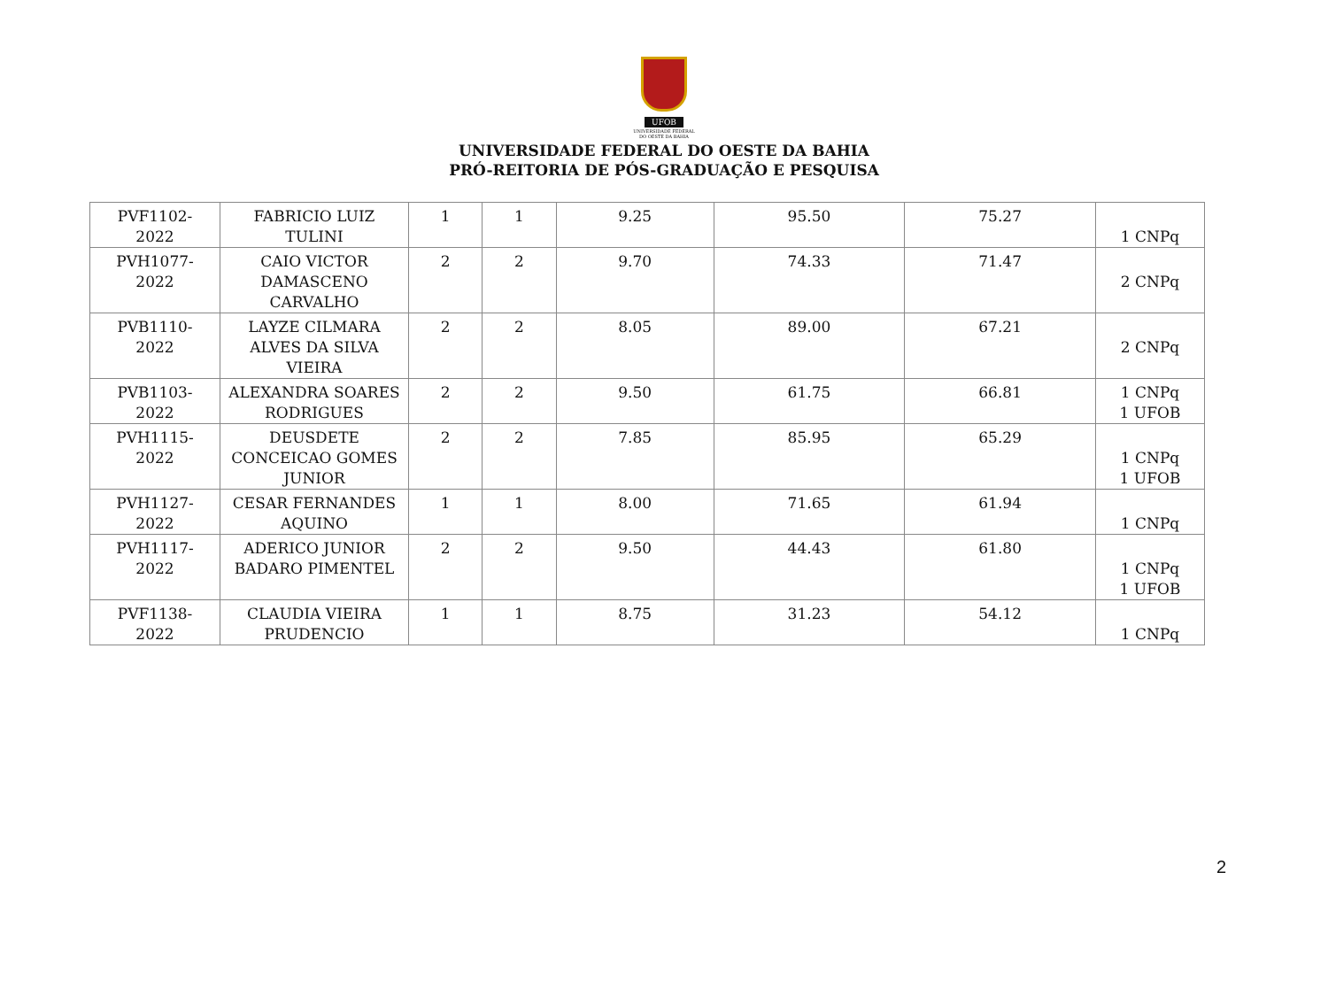UFOB
UNIVERSIDADE FEDERAL
DO OESTE DA BAHIA
UNIVERSIDADE FEDERAL DO OESTE DA BAHIA
PRÓ-REITORIA DE PÓS-GRADUAÇÃO E PESQUISA
| PVF1102- 2022 | FABRICIO LUIZ TULINI | 1 | 1 | 9.25 | 95.50 | 75.27 | 1 CNPq |
| PVH1077- 2022 | CAIO VICTOR DAMASCENO CARVALHO | 2 | 2 | 9.70 | 74.33 | 71.47 | 2 CNPq |
| PVB1110- 2022 | LAYZE CILMARA ALVES DA SILVA VIEIRA | 2 | 2 | 8.05 | 89.00 | 67.21 | 2 CNPq |
| PVB1103- 2022 | ALEXANDRA SOARES RODRIGUES | 2 | 2 | 9.50 | 61.75 | 66.81 | 1 CNPq 1 UFOB |
| PVH1115- 2022 | DEUSDETE CONCEICAO GOMES JUNIOR | 2 | 2 | 7.85 | 85.95 | 65.29 | 1 CNPq 1 UFOB |
| PVH1127- 2022 | CESAR FERNANDES AQUINO | 1 | 1 | 8.00 | 71.65 | 61.94 | 1 CNPq |
| PVH1117- 2022 | ADERICO JUNIOR BADARO PIMENTEL | 2 | 2 | 9.50 | 44.43 | 61.80 | 1 CNPq 1 UFOB |
| PVF1138- 2022 | CLAUDIA VIEIRA PRUDENCIO | 1 | 1 | 8.75 | 31.23 | 54.12 | 1 CNPq |
2